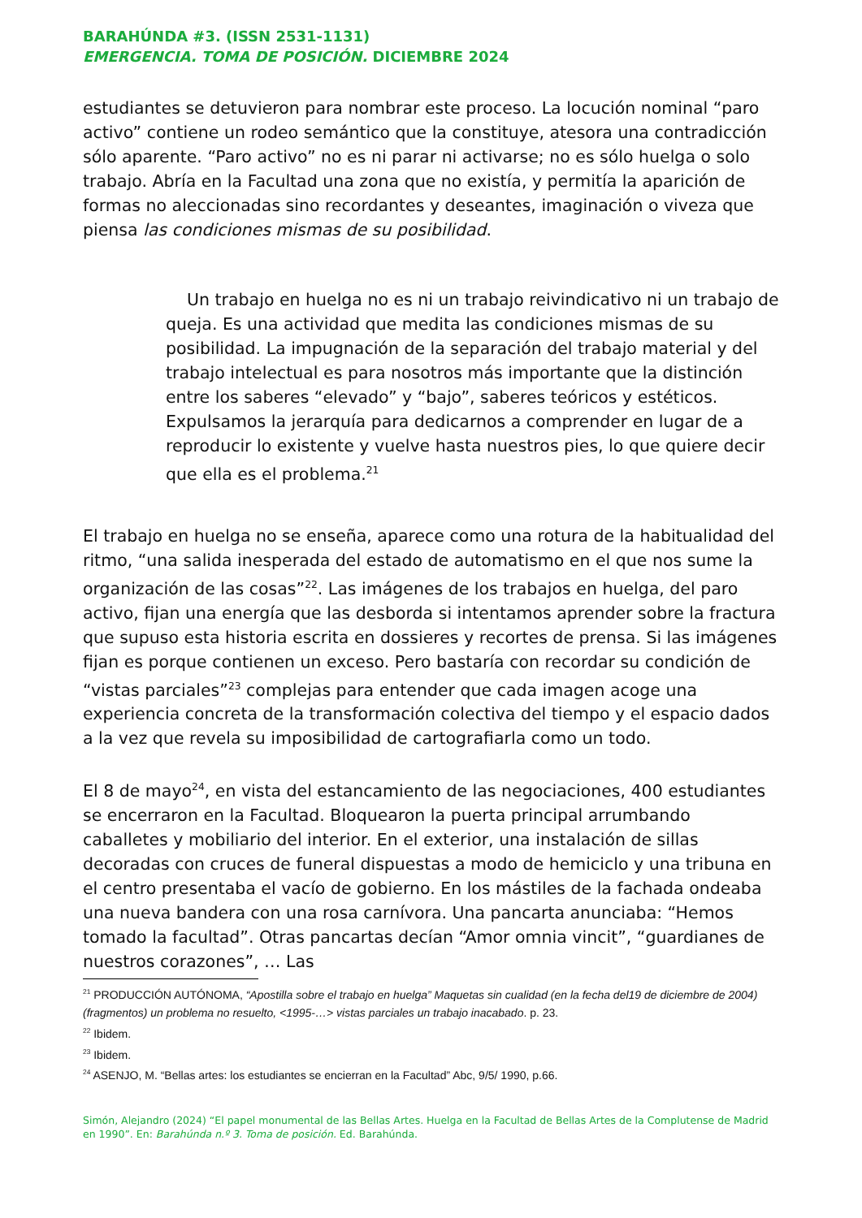BARAHÚNDA #3. (ISSN 2531-1131)
EMERGENCIA. TOMA DE POSICIÓN. DICIEMBRE 2024
estudiantes se detuvieron para nombrar este proceso. La locución nominal “paro activo” contiene un rodeo semántico que la constituye, atesora una contradicción sólo aparente. “Paro activo” no es ni parar ni activarse; no es sólo huelga o solo trabajo. Abría en la Facultad una zona que no existía, y permitía la aparición de formas no aleccionadas sino recordantes y deseantes, imaginación o viveza que piensa las condiciones mismas de su posibilidad.
Un trabajo en huelga no es ni un trabajo reivindicativo ni un trabajo de queja. Es una actividad que medita las condiciones mismas de su posibilidad. La impugnación de la separación del trabajo material y del trabajo intelectual es para nosotros más importante que la distinción entre los saberes “elevado” y “bajo”, saberes teóricos y estéticos. Expulsamos la jerarquía para dedicarnos a comprender en lugar de a
reproducir lo existente y vuelve hasta nuestros pies, lo que quiere decir que ella es el problema.<sup>21</sup>
El trabajo en huelga no se enseña, aparece como una rotura de la habitualidad del ritmo, “una salida inesperada del estado de automatismo en el que nos sume la organización de las cosas”<sup>22</sup>. Las imágenes de los trabajos en huelga, del paro activo, fijan una energía que las desborda si intentamos aprender sobre la fractura que supuso esta historia escrita en dossieres y recortes de prensa. Si las imágenes fijan es porque contienen un exceso. Pero bastaría con recordar su condición de “vistas parciales”<sup>23</sup> complejas para entender que cada imagen acoge una experiencia concreta de la transformación colectiva del tiempo y el espacio dados a la vez que revela su imposibilidad de cartografiarla como un todo.
El 8 de mayo<sup>24</sup>, en vista del estancamiento de las negociaciones, 400 estudiantes se encerraron en la Facultad. Bloquearon la puerta principal arrumbando caballetes y mobiliario del interior. En el exterior, una instalación de sillas decoradas con cruces de funeral dispuestas a modo de hemiciclo y una tribuna en el centro presentaba el vacío de gobierno. En los mástiles de la fachada ondeaba una nueva bandera con una rosa carnívora. Una pancarta anunciaba: “Hemos tomado la facultad”. Otras pancartas decían “Amor omnia vincit”, “guardianes de nuestros corazones”, … Las
<sup>21</sup> PRODUCCIÓN AUTÓNOMA, “Apostilla sobre el trabajo en huelga” Maquetas sin cualidad (en la fecha del19 de diciembre de 2004) (fragmentos) un problema no resuelto, <1995-…> vistas parciales un trabajo inacabado. p. 23.
<sup>22</sup> Ibidem.
<sup>23</sup> Ibidem.
<sup>24</sup> ASENJO, M. “Bellas artes: los estudiantes se encierran en la Facultad” Abc, 9/5/ 1990, p.66.
Simón, Alejandro (2024) “El papel monumental de las Bellas Artes. Huelga en la Facultad de Bellas Artes de la Complutense de Madrid en 1990”. En: Barahúnda n.º 3. Toma de posición. Ed. Barahúnda.